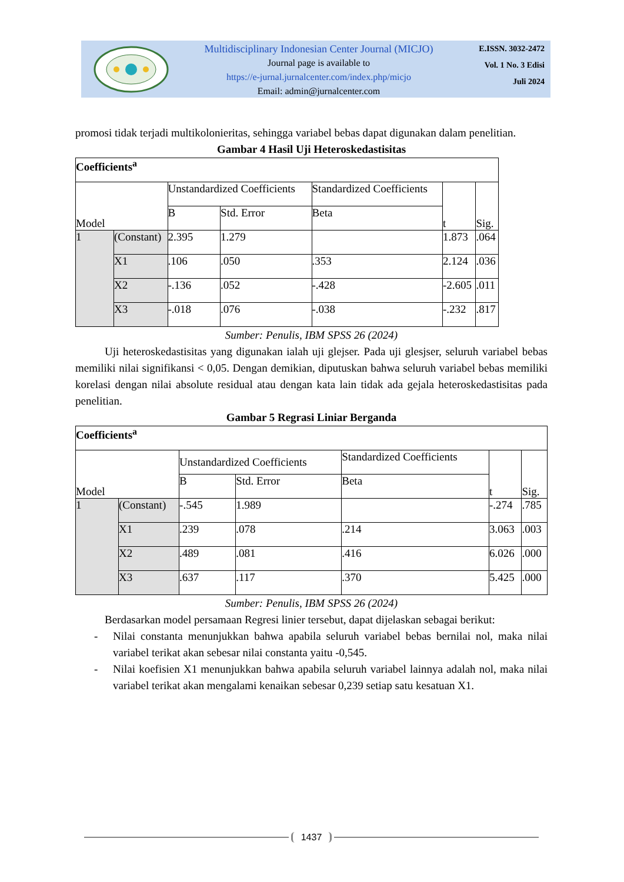Multidisciplinary Indonesian Center Journal (MICJO)
Journal page is available to
https://e-jurnal.jurnalcenter.com/index.php/micjo
Email: admin@jurnalcenter.com
E.ISSN. 3032-2472
Vol. 1 No. 3 Edisi
Juli 2024
promosi tidak terjadi multikolonieritas, sehingga variabel bebas dapat digunakan dalam penelitian.
Gambar 4 Hasil Uji Heteroskedastisitas
| Coefficients<sup>a</sup> | | | | | | |
| --- | --- | --- | --- | --- | --- | --- |
| Model | | Unstandardized Coefficients | | Standardized Coefficients | t | Sig. |
| | | B | Std. Error | Beta | | |
| 1 | (Constant) | 2.395 | 1.279 | | 1.873 | .064 |
| | X1 | .106 | .050 | .353 | 2.124 | .036 |
| | X2 | -.136 | .052 | -.428 | -2.605 | .011 |
| | X3 | -.018 | .076 | -.038 | -.232 | .817 |
Sumber: Penulis, IBM SPSS 26 (2024)
Uji heteroskedastisitas yang digunakan ialah uji glejser. Pada uji glesjser, seluruh variabel bebas memiliki nilai signifikansi < 0,05. Dengan demikian, diputuskan bahwa seluruh variabel bebas memiliki korelasi dengan nilai absolute residual atau dengan kata lain tidak ada gejala heteroskedastisitas pada penelitian.
Gambar 5 Regrasi Liniar Berganda
| Coefficients<sup>a</sup> | | | | | | |
| --- | --- | --- | --- | --- | --- | --- |
| Model | | Unstandardized Coefficients | | Standardized Coefficients | t | Sig. |
| | | B | Std. Error | Beta | | |
| 1 | (Constant) | -.545 | 1.989 | | -.274 | .785 |
| | X1 | .239 | .078 | .214 | 3.063 | .003 |
| | X2 | .489 | .081 | .416 | 6.026 | .000 |
| | X3 | .637 | .117 | .370 | 5.425 | .000 |
Sumber: Penulis, IBM SPSS 26 (2024)
Berdasarkan model persamaan Regresi linier tersebut, dapat dijelaskan sebagai berikut:
- Nilai constanta menunjukkan bahwa apabila seluruh variabel bebas bernilai nol, maka nilai variabel terikat akan sebesar nilai constanta yaitu -0,545.
- Nilai koefisien X1 menunjukkan bahwa apabila seluruh variabel lainnya adalah nol, maka nilai variabel terikat akan mengalami kenaikan sebesar 0,239 setiap satu kesatuan X1.
1437